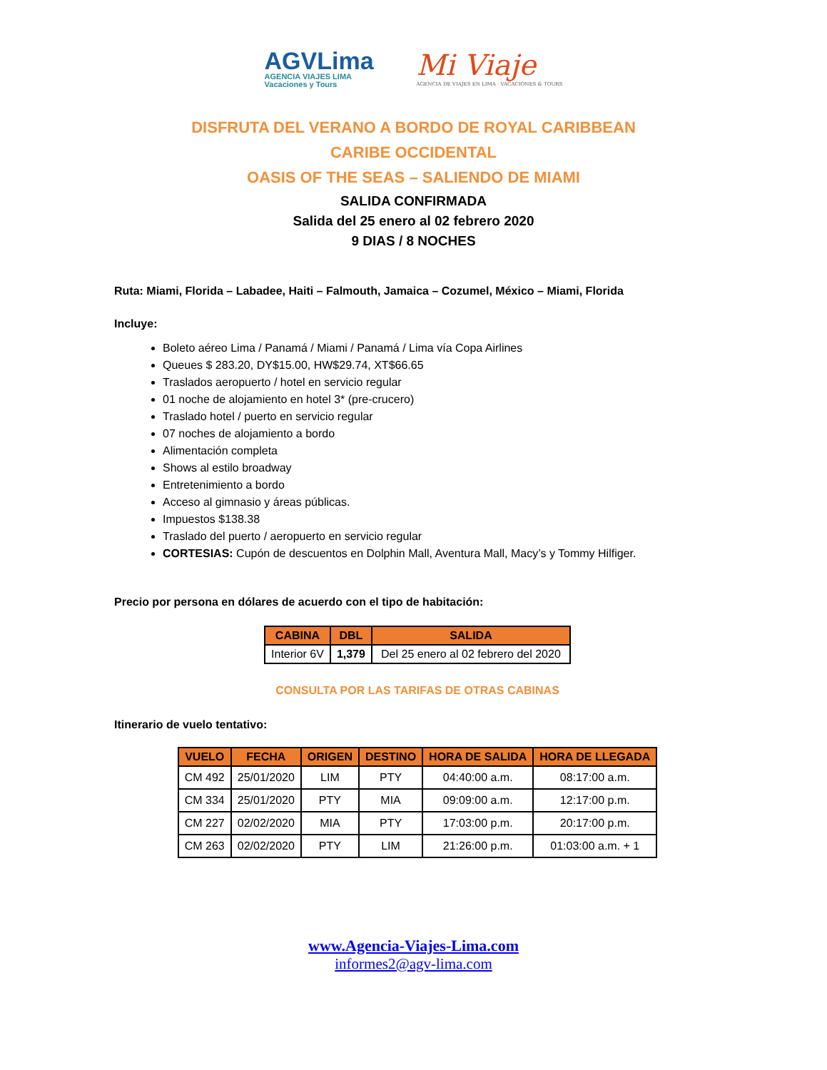AGVLima
AGENCIA VIAJES LIMA
Vacaciones y Tours
Mi Viaje
AGENCIA DE VIAJES EN LIMA · VACACIONES & TOURS
DISFRUTA DEL VERANO A BORDO DE ROYAL CARIBBEAN
CARIBE OCCIDENTAL
OASIS OF THE SEAS – SALIENDO DE MIAMI
SALIDA CONFIRMADA
Salida del 25 enero al 02 febrero 2020
9 DIAS / 8 NOCHES
Ruta: Miami, Florida – Labadee, Haiti – Falmouth, Jamaica – Cozumel, México – Miami, Florida
Incluye:
Boleto aéreo Lima / Panamá / Miami / Panamá / Lima vía Copa Airlines
Queues $ 283.20, DY$15.00, HW$29.74, XT$66.65
Traslados aeropuerto / hotel en servicio regular
01 noche de alojamiento en hotel 3* (pre-crucero)
Traslado hotel / puerto en servicio regular
07 noches de alojamiento a bordo
Alimentación completa
Shows al estilo broadway
Entretenimiento a bordo
Acceso al gimnasio y áreas públicas.
Impuestos $138.38
Traslado del puerto / aeropuerto en servicio regular
CORTESIAS: Cupón de descuentos en Dolphin Mall, Aventura Mall, Macy’s y Tommy Hilfiger.
Precio por persona en dólares de acuerdo con el tipo de habitación:
| CABINA | DBL | SALIDA |
| --- | --- | --- |
| Interior 6V | 1,379 | Del 25 enero al 02 febrero del 2020 |
CONSULTA POR LAS TARIFAS DE OTRAS CABINAS
Itinerario de vuelo tentativo:
| VUELO | FECHA | ORIGEN | DESTINO | HORA DE SALIDA | HORA DE LLEGADA |
| --- | --- | --- | --- | --- | --- |
| CM 492 | 25/01/2020 | LIM | PTY | 04:40:00 a.m. | 08:17:00 a.m. |
| CM 334 | 25/01/2020 | PTY | MIA | 09:09:00 a.m. | 12:17:00 p.m. |
| CM 227 | 02/02/2020 | MIA | PTY | 17:03:00 p.m. | 20:17:00 p.m. |
| CM 263 | 02/02/2020 | PTY | LIM | 21:26:00 p.m. | 01:03:00 a.m. + 1 |
www.Agencia-Viajes-Lima.com
informes2@agv-lima.com